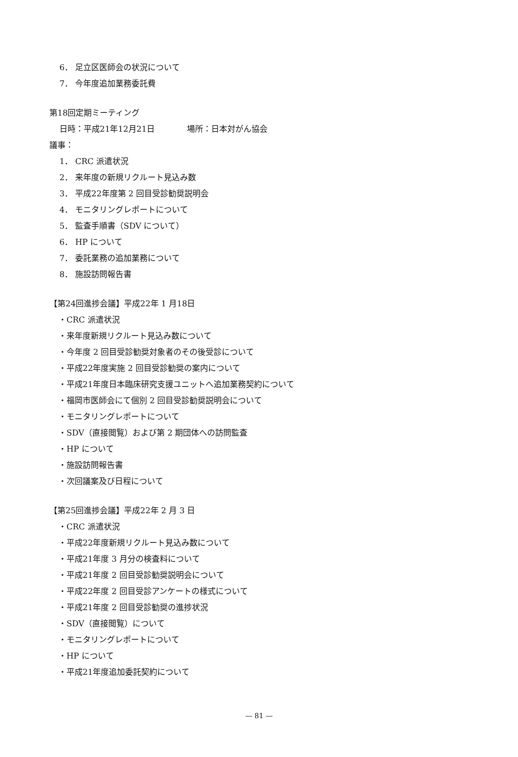6． 足立区医師会の状況について
7． 今年度追加業務委託費
第18回定期ミーティング
日時：平成21年12月21日　　　　場所：日本対がん協会
議事：
1． CRC 派遣状況
2． 来年度の新規リクルート見込み数
3． 平成22年度第 2 回目受診勧奨説明会
4． モニタリングレポートについて
5． 監査手順書（SDV について）
6． HP について
7． 委託業務の追加業務について
8． 施設訪問報告書
【第24回進捗会議】平成22年 1 月18日
・CRC 派遣状況
・来年度新規リクルート見込み数について
・今年度 2 回目受診勧奨対象者のその後受診について
・平成22年度実施 2 回目受診勧奨の案内について
・平成21年度日本臨床研究支援ユニットへ追加業務契約について
・福岡市医師会にて個別 2 回目受診勧奨説明会について
・モニタリングレポートについて
・SDV（直接閲覧）および第 2 期団体への訪問監査
・HP について
・施設訪問報告書
・次回議案及び日程について
【第25回進捗会議】平成22年 2 月 3 日
・CRC 派遣状況
・平成22年度新規リクルート見込み数について
・平成21年度 3 月分の検査料について
・平成21年度 2 回目受診勧奨説明会について
・平成22年度 2 回目受診アンケートの様式について
・平成21年度 2 回目受診勧奨の進捗状況
・SDV（直接閲覧）について
・モニタリングレポートについて
・HP について
・平成21年度追加委託契約について
— 81 —